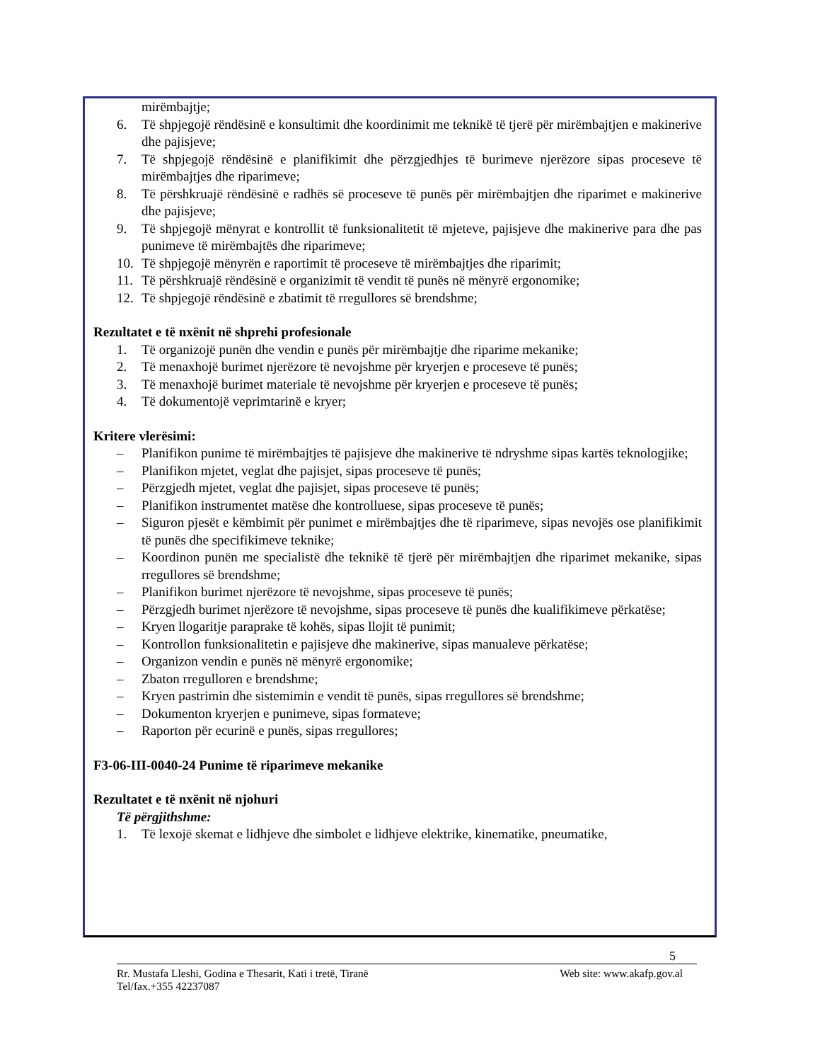mirëmbajtje;
6. Të shpjegojë rëndësinë e konsultimit dhe koordinimit me teknikë të tjerë për mirëmbajtjen e makinerive dhe pajisjeve;
7. Të shpjegojë rëndësinë e planifikimit dhe përzgjedhjes të burimeve njerëzore sipas proceseve të mirëmbajtjes dhe riparimeve;
8. Të përshkruajë rëndësinë e radhës së proceseve të punës për mirëmbajtjen dhe riparimet e makinerive dhe pajisjeve;
9. Të shpjegojë mënyrat e kontrollit të funksionalitetit të mjeteve, pajisjeve dhe makinerive para dhe pas punimeve të mirëmbajtës dhe riparimeve;
10. Të shpjegojë mënyrën e raportimit të proceseve të mirëmbajtjes dhe riparimit;
11. Të përshkruajë rëndësinë e organizimit të vendit të punës në mënyrë ergonomike;
12. Të shpjegojë rëndësinë e zbatimit të rregullores së brendshme;
Rezultatet e të nxënit në shprehi profesionale
1. Të organizojë punën dhe vendin e punës për mirëmbajtje dhe riparime mekanike;
2. Të menaxhojë burimet njerëzore të nevojshme për kryerjen e proceseve të punës;
3. Të menaxhojë burimet materiale të nevojshme për kryerjen e proceseve të punës;
4. Të dokumentojë veprimtarinë e kryer;
Kritere vlerësimi:
– Planifikon punime të mirëmbajtjes të pajisjeve dhe makinerive të ndryshme sipas kartës teknologjike;
– Planifikon mjetet, veglat dhe pajisjet, sipas proceseve të punës;
– Përzgjedh mjetet, veglat dhe pajisjet, sipas proceseve të punës;
– Planifikon instrumentet matëse dhe kontrolluese, sipas proceseve të punës;
– Siguron pjesët e këmbimit për punimet e mirëmbajtjes dhe të riparimeve, sipas nevojës ose planifikimit të punës dhe specifikimeve teknike;
– Koordinon punën me specialistë dhe teknikë të tjerë për mirëmbajtjen dhe riparimet mekanike, sipas rregullores së brendshme;
– Planifikon burimet njerëzore të nevojshme, sipas proceseve të punës;
– Përzgjedh burimet njerëzore të nevojshme, sipas proceseve të punës dhe kualifikimeve përkatëse;
– Kryen llogaritje paraprake të kohës, sipas llojit të punimit;
– Kontrollon funksionalitetin e pajisjeve dhe makinerive, sipas manualeve përkatëse;
– Organizon vendin e punës në mënyrë ergonomike;
– Zbaton rregulloren e brendshme;
– Kryen pastrimin dhe sistemimin e vendit të punës, sipas rregullores së brendshme;
– Dokumenton kryerjen e punimeve, sipas formateve;
– Raporton për ecurinë e punës, sipas rregullores;
F3-06-III-0040-24 Punime të riparimeve mekanike
Rezultatet e të nxënit në njohuri
Të përgjithshme:
1. Të lexojë skemat e lidhjeve dhe simbolet e lidhjeve elektrike, kinematike, pneumatike,
5
Rr. Mustafa Lleshi, Godina e Thesarit, Kati i tretë, Tiranë Web site: www.akafp.gov.al
Tel/fax.+355 42237087